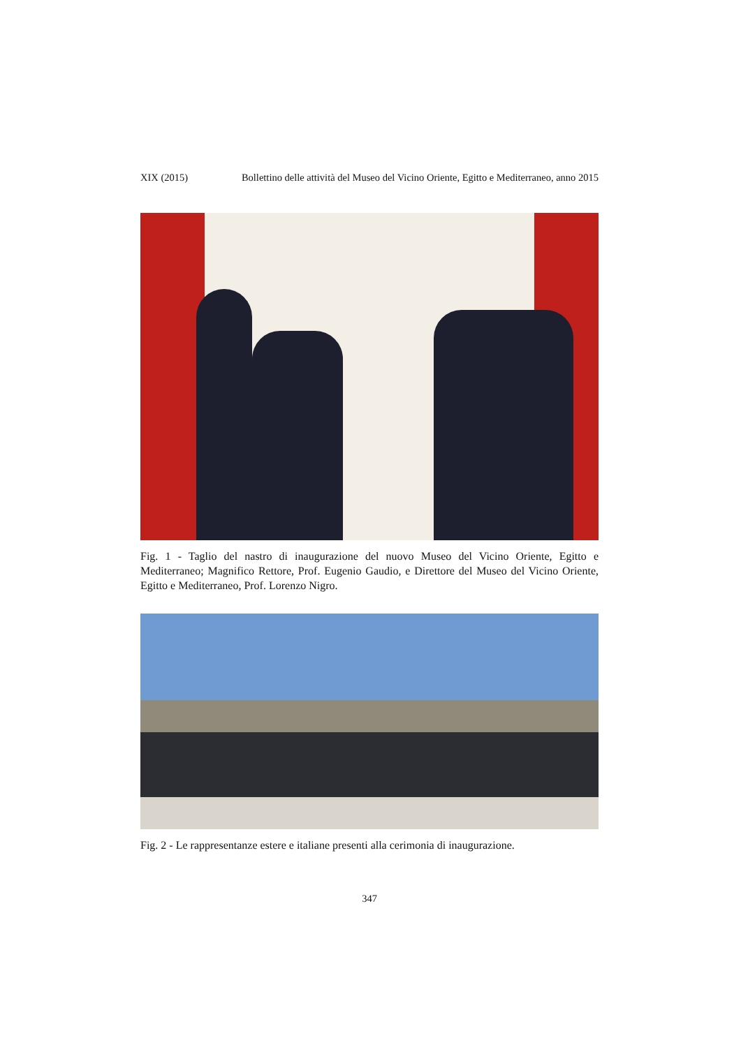XIX (2015) Bollettino delle attività del Museo del Vicino Oriente, Egitto e Mediterraneo, anno 2015
Fig. 1 - Taglio del nastro di inaugurazione del nuovo Museo del Vicino Oriente, Egitto e Mediterraneo; Magnifico Rettore, Prof. Eugenio Gaudio, e Direttore del Museo del Vicino Oriente, Egitto e Mediterraneo, Prof. Lorenzo Nigro.
Fig. 2 - Le rappresentanze estere e italiane presenti alla cerimonia di inaugurazione.
347